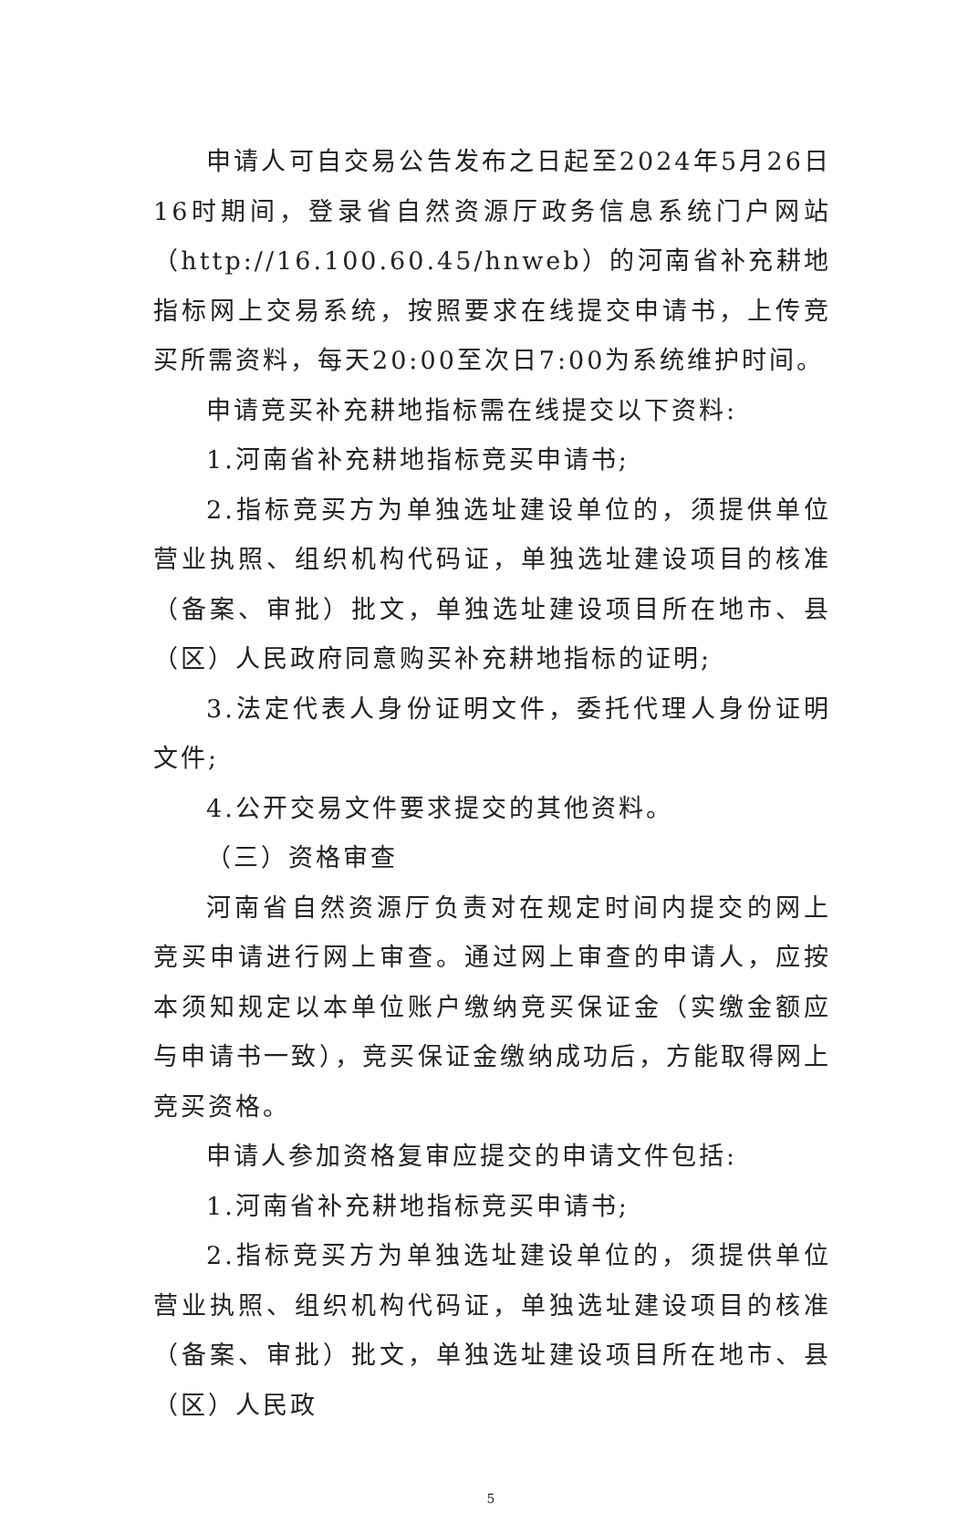申请人可自交易公告发布之日起至2024年5月26日16时期间，登录省自然资源厅政务信息系统门户网站（http://16.100.60.45/hnweb）的河南省补充耕地指标网上交易系统，按照要求在线提交申请书，上传竞买所需资料，每天20:00至次日7:00为系统维护时间。
申请竞买补充耕地指标需在线提交以下资料:
1.河南省补充耕地指标竞买申请书;
2.指标竞买方为单独选址建设单位的，须提供单位营业执照、组织机构代码证，单独选址建设项目的核准（备案、审批）批文，单独选址建设项目所在地市、县（区）人民政府同意购买补充耕地指标的证明;
3.法定代表人身份证明文件，委托代理人身份证明文件;
4.公开交易文件要求提交的其他资料。
（三）资格审查
河南省自然资源厅负责对在规定时间内提交的网上竞买申请进行网上审查。通过网上审查的申请人，应按本须知规定以本单位账户缴纳竞买保证金（实缴金额应与申请书一致），竞买保证金缴纳成功后，方能取得网上竞买资格。
申请人参加资格复审应提交的申请文件包括:
1.河南省补充耕地指标竞买申请书;
2.指标竞买方为单独选址建设单位的，须提供单位营业执照、组织机构代码证，单独选址建设项目的核准（备案、审批）批文，单独选址建设项目所在地市、县（区）人民政
5